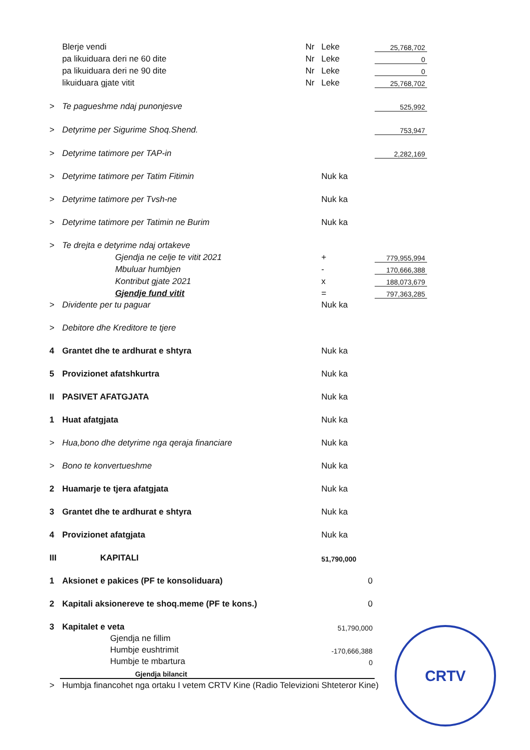| | Blerje vendi | Nr | Leke | 25,768,702 |
| | pa likuiduara deri ne 60 dite | Nr | Leke | 0 |
| | pa likuiduara deri ne 90 dite | Nr | Leke | 0 |
| | likuiduara gjate vitit | Nr | Leke | 25,768,702 |
| > | Te pagueshme ndaj punonjesve | | | 525,992 |
| > | Detyrime per Sigurime Shoq.Shend. | | | 753,947 |
| > | Detyrime tatimore per TAP-in | | | 2,282,169 |
| > | Detyrime tatimore per Tatim Fitimin | | Nuk ka | |
| > | Detyrime tatimore per Tvsh-ne | | Nuk ka | |
| > | Detyrime tatimore per Tatimin ne Burim | | Nuk ka | |
| > | Te drejta e detyrime ndaj ortakeve | | | |
| | Gjendja ne celje te vitit 2021 | | + | 779,955,994 |
| | Mbuluar humbjen | | - | 170,666,388 |
| | Kontribut gjate 2021 | | x | 188,073,679 |
| | Gjendje fund vitit | | = | 797,363,285 |
| > | Dividente per tu paguar | | Nuk ka | |
| > | Debitore dhe Kreditore te tjere | | | |
| 4 | Grantet dhe te ardhurat e shtyra | | Nuk ka | |
| 5 | Provizionet afatshkurtra | | Nuk ka | |
| II | PASIVET AFATGJATA | | Nuk ka | |
| 1 | Huat afatgjata | | Nuk ka | |
| > | Hua,bono dhe detyrime nga qeraja financiare | | Nuk ka | |
| > | Bono te konvertueshme | | Nuk ka | |
| 2 | Huamarje te tjera afatgjata | | Nuk ka | |
| 3 | Grantet dhe te ardhurat e shtyra | | Nuk ka | |
| 4 | Provizionet afatgjata | | Nuk ka | |
| III | KAPITALI | | 51,790,000 | |
| 1 | Aksionet e pakices (PF te konsoliduara) | | 0 | |
| 2 | Kapitali aksionereve te shoq.meme (PF te kons.) | | 0 | |
| 3 | Kapitalet e veta | | 51,790,000 | |
| | Gjendja ne fillim | | | |
| | Humbje eushtrimit | | -170,666,388 | |
| | Humbje te mbartura | | 0 | |
| | Gjendja bilancit | | | |
| > | Humbja financohet nga ortaku I vetem CRTV Kine (Radio Televizioni Shteteror Kine) | | | |
CRTV